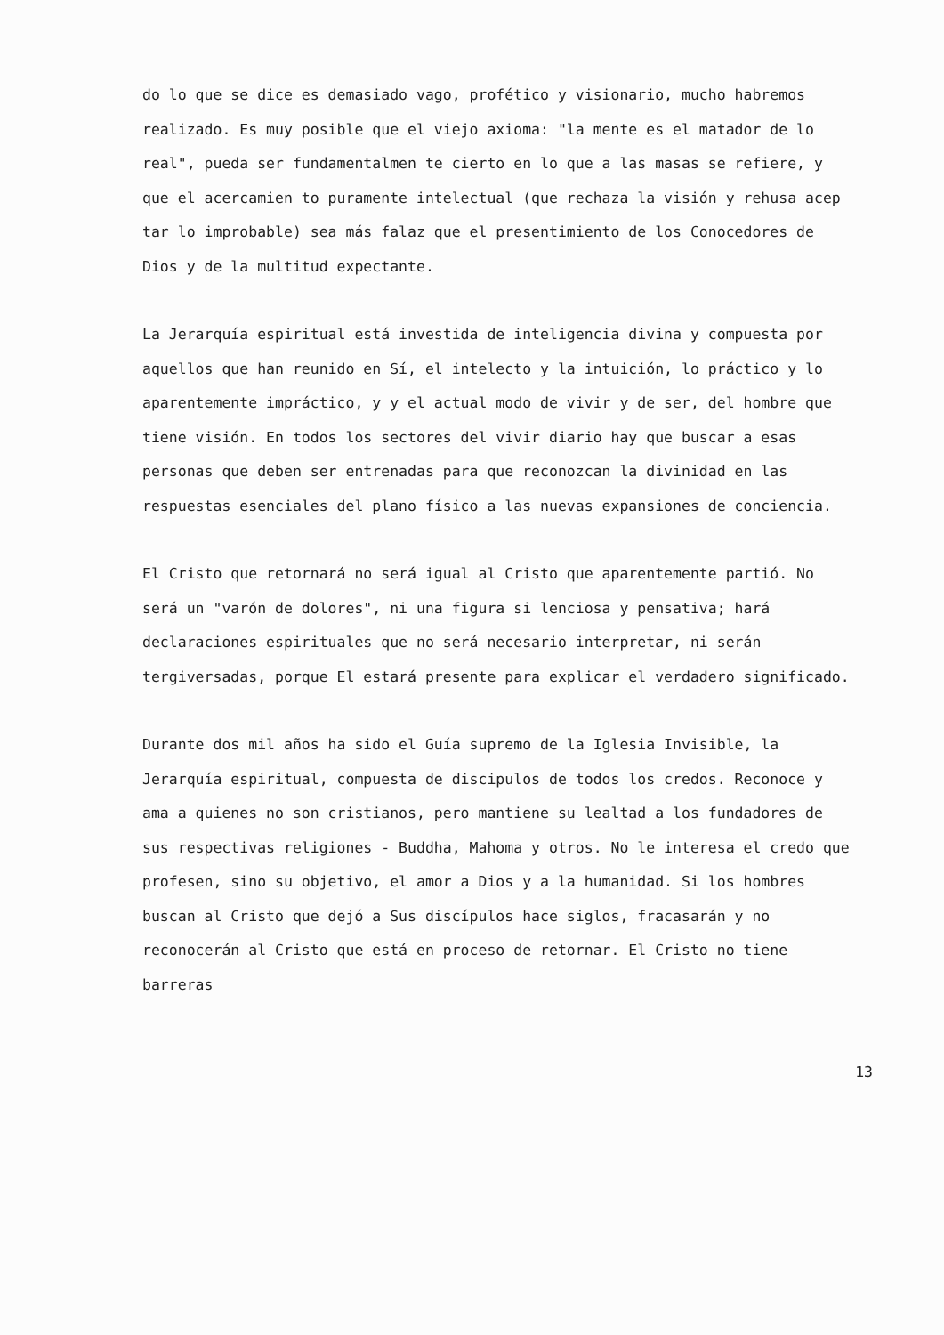do lo que se dice es demasiado vago, profético y visionario, mucho habremos realizado. Es muy posible que el viejo axioma: "la mente es el matador de lo real", pueda ser fundamentalmen te cierto en lo que a las masas se refiere, y que el acercamien to puramente intelectual (que rechaza la visión y rehusa acep tar lo improbable) sea más falaz que el presentimiento de los Conocedores de Dios y de la multitud expectante.
La Jerarquía espiritual está investida de inteligencia divina y compuesta por aquellos que han reunido en Sí, el intelecto y la intuición, lo práctico y lo aparentemente impráctico, y y el actual modo de vivir y de ser, del hombre que tiene visión. En todos los sectores del vivir diario hay que buscar a esas personas que deben ser entrenadas para que reconozcan la divinidad en las respuestas esenciales del plano físico a las nuevas expansiones de conciencia.
El Cristo que retornará no será igual al Cristo que aparentemente partió. No será un "varón de dolores", ni una figura si lenciosa y pensativa; hará declaraciones espirituales que no será necesario interpretar, ni serán tergiversadas, porque El estará presente para explicar el verdadero significado.
Durante dos mil años ha sido el Guía supremo de la Iglesia Invisible, la Jerarquía espiritual, compuesta de discipulos de todos los credos. Reconoce y ama a quienes no son cristianos, pero mantiene su lealtad a los fundadores de sus respectivas religiones - Buddha, Mahoma y otros. No le interesa el credo que profesen, sino su objetivo, el amor a Dios y a la humanidad. Si los hombres buscan al Cristo que dejó a Sus discípulos hace siglos, fracasarán y no reconocerán al Cristo que está en proceso de retornar. El Cristo no tiene barreras
13